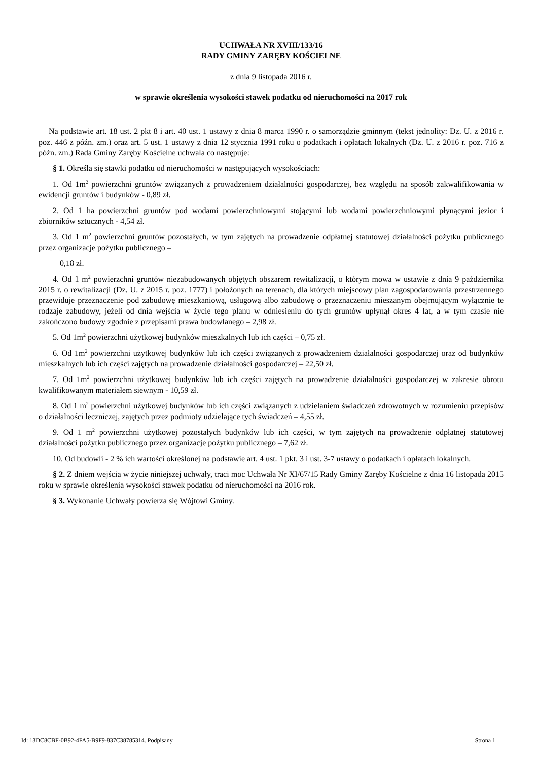UCHWAŁA NR XVIII/133/16
RADY GMINY ZARĘBY KOŚCIELNE
z dnia 9 listopada 2016 r.
w sprawie określenia wysokości stawek podatku od nieruchomości na 2017 rok
Na podstawie art. 18 ust. 2 pkt 8 i art. 40 ust. 1 ustawy z dnia 8 marca 1990 r. o samorządzie gminnym (tekst jednolity: Dz. U. z 2016 r. poz. 446 z późn. zm.) oraz art. 5 ust. 1 ustawy z dnia 12 stycznia 1991 roku o podatkach i opłatach lokalnych (Dz. U. z 2016 r. poz. 716 z późn. zm.) Rada Gminy Zaręby Kościelne uchwala co następuje:
§ 1. Określa się stawki podatku od nieruchomości w następujących wysokościach:
1. Od 1m<sup>2</sup> powierzchni gruntów związanych z prowadzeniem działalności gospodarczej, bez względu na sposób zakwalifikowania w ewidencji gruntów i budynków - 0,89 zł.
2. Od 1 ha powierzchni gruntów pod wodami powierzchniowymi stojącymi lub wodami powierzchniowymi płynącymi jezior i zbiorników sztucznych - 4,54 zł.
3. Od 1 m<sup>2</sup> powierzchni gruntów pozostałych, w tym zajętych na prowadzenie odpłatnej statutowej działalności pożytku publicznego przez organizacje pożytku publicznego –
0,18 zł.
4. Od 1 m<sup>2</sup> powierzchni gruntów niezabudowanych objętych obszarem rewitalizacji, o którym mowa w ustawie z dnia 9 października 2015 r. o rewitalizacji (Dz. U. z 2015 r. poz. 1777) i położonych na terenach, dla których miejscowy plan zagospodarowania przestrzennego przewiduje przeznaczenie pod zabudowę mieszkaniową, usługową albo zabudowę o przeznaczeniu mieszanym obejmującym wyłącznie te rodzaje zabudowy, jeżeli od dnia wejścia w życie tego planu w odniesieniu do tych gruntów upłynął okres 4 lat, a w tym czasie nie zakończono budowy zgodnie z przepisami prawa budowlanego – 2,98 zł.
5. Od 1m<sup>2</sup> powierzchni użytkowej budynków mieszkalnych lub ich części – 0,75 zł.
6. Od 1m<sup>2</sup> powierzchni użytkowej budynków lub ich części związanych z prowadzeniem działalności gospodarczej oraz od budynków mieszkalnych lub ich części zajętych na prowadzenie działalności gospodarczej – 22,50 zł.
7. Od 1m<sup>2</sup> powierzchni użytkowej budynków lub ich części zajętych na prowadzenie działalności gospodarczej w zakresie obrotu kwalifikowanym materiałem siewnym - 10,59 zł.
8. Od 1 m<sup>2</sup> powierzchni użytkowej budynków lub ich części związanych z udzielaniem świadczeń zdrowotnych w rozumieniu przepisów o działalności leczniczej, zajętych przez podmioty udzielające tych świadczeń – 4,55 zł.
9. Od 1 m<sup>2</sup> powierzchni użytkowej pozostałych budynków lub ich części, w tym zajętych na prowadzenie odpłatnej statutowej działalności pożytku publicznego przez organizacje pożytku publicznego – 7,62 zł.
10. Od budowli - 2 % ich wartości określonej na podstawie art. 4 ust. 1 pkt. 3 i ust. 3-7 ustawy o podatkach i opłatach lokalnych.
§ 2. Z dniem wejścia w życie niniejszej uchwały, traci moc Uchwała Nr XI/67/15 Rady Gminy Zaręby Kościelne z dnia 16 listopada 2015 roku w sprawie określenia wysokości stawek podatku od nieruchomości na 2016 rok.
§ 3. Wykonanie Uchwały powierza się Wójtowi Gminy.
Id: 13DC8CBF-0B92-4FA5-B9F9-837C38785314. Podpisany Strona 1